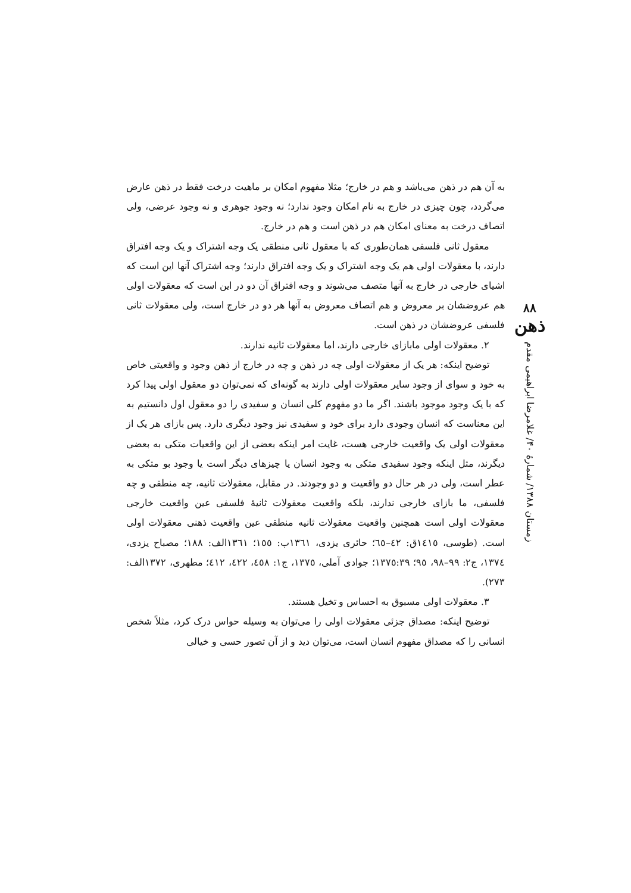۸۸
ذهن
زمستان ۱۳۸۸/ شمارهٔ ۴۰/ غلامرضا ابراهیمی مقدم
به آن هم در ذهن می‌باشد و هم در خارج؛ مثلا مفهوم امکان بر ماهیت درخت فقط در ذهن عارض می‌گردد، چون چیزی در خارج به نام امکان وجود ندارد؛ نه وجود جوهری و نه وجود عرضی، ولی اتصاف درخت به معنای امکان هم در ذهن است و هم در خارج.
معقول ثانی فلسفی همان‌طوری که با معقول ثانی منطقی یک وجه اشتراک و یک وجه افتراق دارند، با معقولات اولی هم یک وجه اشتراک و یک وجه افتراق دارند؛ وجه اشتراک آنها این است که اشیای خارجی در خارج به آنها متصف می‌شوند و وجه افتراق آن دو در این است که معقولات اولی هم عروضشان بر معروض و هم اتصاف معروض به آنها هر دو در خارج است، ولی معقولات ثانی فلسفی عروضشان در ذهن است.
۲. معقولات اولی مابازای خارجی دارند، اما معقولات ثانیه ندارند.
توضیح اینکه: هر یک از معقولات اولی چه در ذهن و چه در خارج از ذهن وجود و واقعیتی خاص به خود و سوای از وجود سایر معقولات اولی دارند به گونه‌ای که نمی‌توان دو معقول اولی پیدا کرد که با یک وجود موجود باشند. اگر ما دو مفهوم کلی انسان و سفیدی را دو معقول اول دانستیم به این معناست که انسان وجودی دارد برای خود و سفیدی نیز وجود دیگری دارد. پس بازای هر یک از معقولات اولی یک واقعیت خارجی هست، غایت امر اینکه بعضی از این واقعیات متکی به بعضی دیگرند، مثل اینکه وجود سفیدی متکی به وجود انسان یا چیزهای دیگر است یا وجود بو متکی به عطر است، ولی در هر حال دو واقعیت و دو وجودند. در مقابل، معقولات ثانیه، چه منطقی و چه فلسفی، ما بازای خارجی ندارند، بلکه واقعیت معقولات ثانیهٔ فلسفی عین واقعیت خارجی معقولات اولی است همچنین واقعیت معقولات ثانیه منطقی عین واقعیت ذهنی معقولات اولی است. (طوسی، ١٤١٥ق: ٤٢–٦٥؛ حائری یزدی، ١٣٦١ب: ١٥٥؛ ١٣٦١الف: ١٨٨؛ مصباح یزدی، ١٣٧٤، ج٢: ٩٩–٩٨، ٩٥؛ ١٣٧٥:٣٩؛ جوادی آملی، ١٣٧٥، ج١: ٤٥٨، ٤٢٢، ٤١٢؛ مطهری، ١٣٧٢الف: ٢٧٣).
۳. معقولات اولی مسبوق به احساس و تخیل هستند.
توضیح اینکه: مصداق جزئی معقولات اولی را می‌توان به وسیله حواس درک کرد، مثلاً شخص انسانی را که مصداق مفهوم انسان است، می‌توان دید و از آن تصور حسی و خیالی